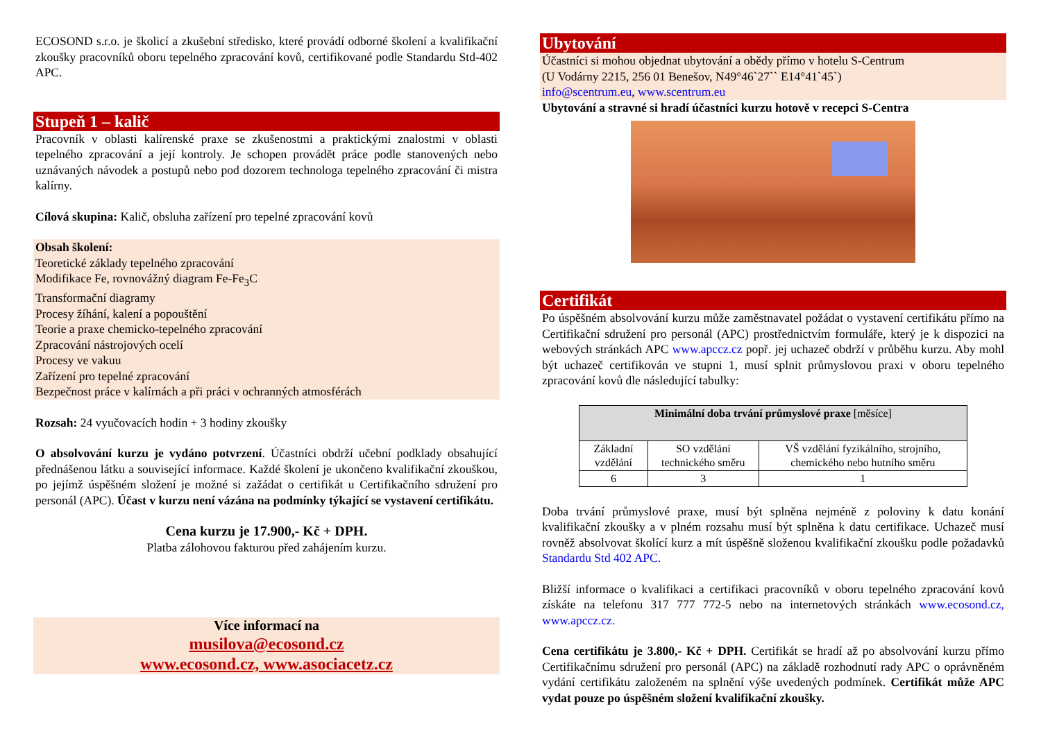ECOSOND s.r.o. je školicí a zkušební středisko, které provádí odborné školení a kvalifikační zkoušky pracovníků oboru tepelného zpracování kovů, certifikované podle Standardu Std-402 APC.
Stupeň 1 – kalič
Pracovník v oblasti kalírenské praxe se zkušenostmi a praktickými znalostmi v oblasti tepelného zpracování a její kontroly. Je schopen provádět práce podle stanovených nebo uznávaných návodek a postupů nebo pod dozorem technologa tepelného zpracování či mistra kalírny.
Cílová skupina: Kalič, obsluha zařízení pro tepelné zpracování kovů
Obsah školení:
Teoretické základy tepelného zpracování
Modifikace Fe, rovnovážný diagram Fe-Fe<sub>3</sub>C
Transformační diagramy
Procesy žíhání, kalení a popouštění
Teorie a praxe chemicko-tepelného zpracování
Zpracování nástrojových ocelí
Procesy ve vakuu
Zařízení pro tepelné zpracování
Bezpečnost práce v kalírnách a při práci v ochranných atmosférách
Rozsah: 24 vyučovacích hodin + 3 hodiny zkoušky
O absolvování kurzu je vydáno potvrzení. Účastníci obdrží učební podklady obsahující přednášenou látku a související informace. Každé školení je ukončeno kvalifikační zkouškou, po jejímž úspěšném složení je možné si zažádat o certifikát u Certifikačního sdružení pro personál (APC). Účast v kurzu není vázána na podmínky týkající se vystavení certifikátu.
Cena kurzu je 17.900,- Kč + DPH.
Platba zálohovou fakturou před zahájením kurzu.
Více informací na
musilova@ecosond.cz
www.ecosond.cz, www.asociacetz.cz
Ubytování
Účastníci si mohou objednat ubytování a obědy přímo v hotelu S-Centrum
(U Vodárny 2215, 256 01 Benešov, N49°46`27`` E14°41`45`)
info@scentrum.eu, www.scentrum.eu
Ubytování a stravné si hradí účastníci kurzu hotově v recepci S-Centra
Certifikát
Po úspěšném absolvování kurzu může zaměstnavatel požádat o vystavení certifikátu přímo na Certifikační sdružení pro personál (APC) prostřednictvím formuláře, který je k dispozici na webových stránkách APC www.apccz.cz popř. jej uchazeč obdrží v průběhu kurzu. Aby mohl být uchazeč certifikován ve stupni 1, musí splnit průmyslovou praxi v oboru tepelného zpracování kovů dle následující tabulky:
| Minimální doba trvání průmyslové praxe [měsíce] | | |
| --- | --- | --- |
| Základní vzdělání | SO vzdělání technického směru | VŠ vzdělání fyzikálního, strojního, chemického nebo hutního směru |
| 6 | 3 | 1 |
Doba trvání průmyslové praxe, musí být splněna nejméně z poloviny k datu konání kvalifikační zkoušky a v plném rozsahu musí být splněna k datu certifikace. Uchazeč musí rovněž absolvovat školící kurz a mít úspěšně složenou kvalifikační zkoušku podle požadavků Standardu Std 402 APC.
Bližší informace o kvalifikaci a certifikaci pracovníků v oboru tepelného zpracování kovů získáte na telefonu 317 777 772-5 nebo na internetových stránkách www.ecosond.cz, www.apccz.cz.
Cena certifikátu je 3.800,- Kč + DPH. Certifikát se hradí až po absolvování kurzu přímo Certifikačnímu sdružení pro personál (APC) na základě rozhodnutí rady APC o oprávněném vydání certifikátu založeném na splnění výše uvedených podmínek. Certifikát může APC vydat pouze po úspěšném složení kvalifikační zkoušky.